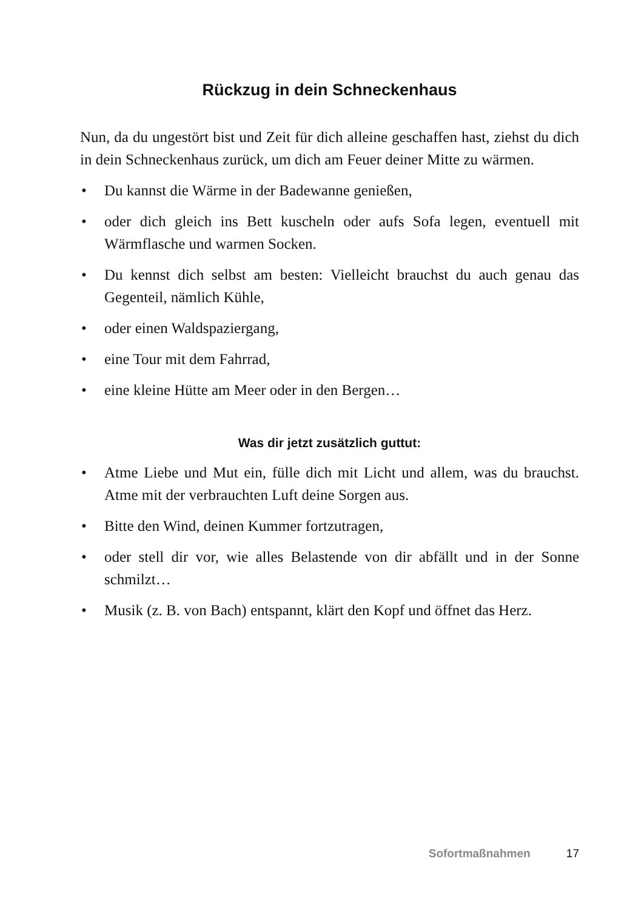Rückzug in dein Schneckenhaus
Nun, da du ungestört bist und Zeit für dich alleine geschaffen hast, ziehst du dich in dein Schneckenhaus zurück, um dich am Feuer deiner Mitte zu wärmen.
• Du kannst die Wärme in der Badewanne genießen,
• oder dich gleich ins Bett kuscheln oder aufs Sofa legen, eventuell mit Wärmflasche und warmen Socken.
• Du kennst dich selbst am besten: Vielleicht brauchst du auch genau das Gegenteil, nämlich Kühle,
• oder einen Waldspaziergang,
• eine Tour mit dem Fahrrad,
• eine kleine Hütte am Meer oder in den Bergen…
Was dir jetzt zusätzlich guttut:
• Atme Liebe und Mut ein, fülle dich mit Licht und allem, was du brauchst. Atme mit der verbrauchten Luft deine Sorgen aus.
• Bitte den Wind, deinen Kummer fortzutragen,
• oder stell dir vor, wie alles Belastende von dir abfällt und in der Sonne schmilzt…
• Musik (z. B. von Bach) entspannt, klärt den Kopf und öffnet das Herz.
Sofortmaßnahmen 17